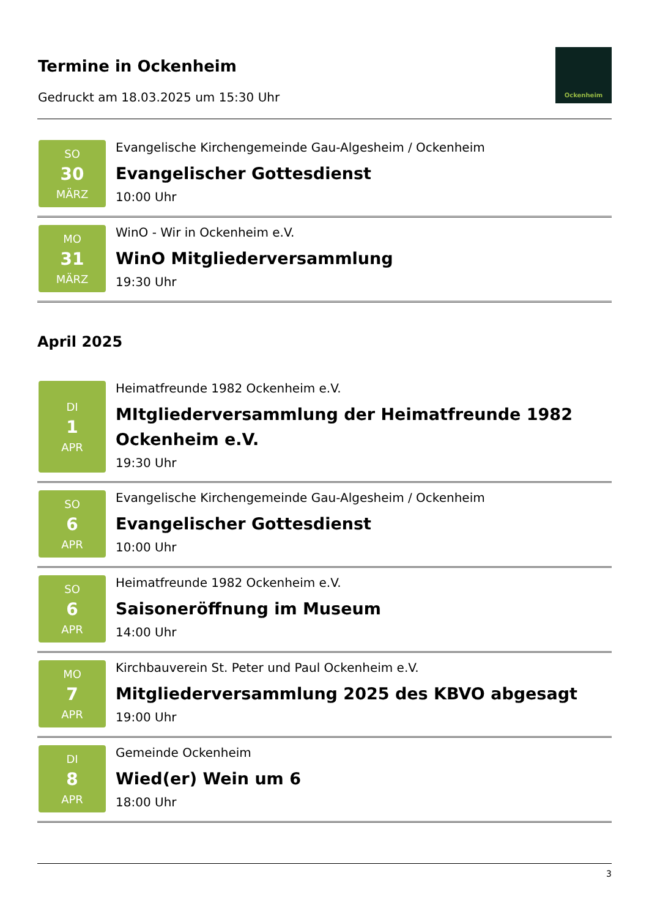Termine in Ockenheim
Gedruckt am 18.03.2025 um 15:30 Uhr
Ockenheim
SO
30
MÄRZ
Evangelische Kirchengemeinde Gau-Algesheim / Ockenheim
Evangelischer Gottesdienst
10:00 Uhr
MO
31
MÄRZ
WinO - Wir in Ockenheim e.V.
WinO Mitgliederversammlung
19:30 Uhr
April 2025
DI
1
APR
Heimatfreunde 1982 Ockenheim e.V.
MItgliederversammlung der Heimatfreunde 1982 Ockenheim e.V.
19:30 Uhr
SO
6
APR
Evangelische Kirchengemeinde Gau-Algesheim / Ockenheim
Evangelischer Gottesdienst
10:00 Uhr
SO
6
APR
Heimatfreunde 1982 Ockenheim e.V.
Saisoneröffnung im Museum
14:00 Uhr
MO
7
APR
Kirchbauverein St. Peter und Paul Ockenheim e.V.
Mitgliederversammlung 2025 des KBVO abgesagt
19:00 Uhr
DI
8
APR
Gemeinde Ockenheim
Wied(er) Wein um 6
18:00 Uhr
3